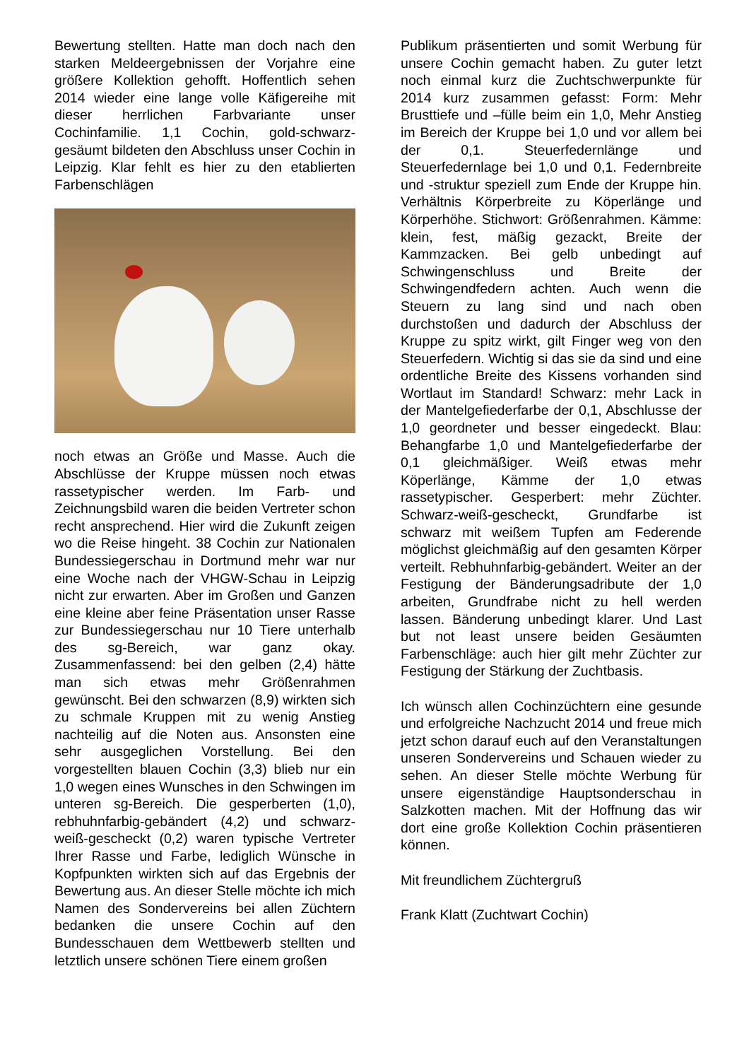Bewertung stellten. Hatte man doch nach den starken Meldeergebnissen der Vorjahre eine größere Kollektion gehofft. Hoffentlich sehen 2014 wieder eine lange volle Käfigereihe mit dieser herrlichen Farbvariante unser Cochinfamilie. 1,1 Cochin, gold-schwarz-gesäumt bildeten den Abschluss unser Cochin in Leipzig. Klar fehlt es hier zu den etablierten Farbenschlägen
noch etwas an Größe und Masse. Auch die Abschlüsse der Kruppe müssen noch etwas rassetypischer werden. Im Farb- und Zeichnungsbild waren die beiden Vertreter schon recht ansprechend. Hier wird die Zukunft zeigen wo die Reise hingeht. 38 Cochin zur Nationalen Bundessiegerschau in Dortmund mehr war nur eine Woche nach der VHGW-Schau in Leipzig nicht zur erwarten. Aber im Großen und Ganzen eine kleine aber feine Präsentation unser Rasse zur Bundessiegerschau nur 10 Tiere unterhalb des sg-Bereich, war ganz okay. Zusammenfassend: bei den gelben (2,4) hätte man sich etwas mehr Größenrahmen gewünscht. Bei den schwarzen (8,9) wirkten sich zu schmale Kruppen mit zu wenig Anstieg nachteilig auf die Noten aus. Ansonsten eine sehr ausgeglichen Vorstellung. Bei den vorgestellten blauen Cochin (3,3) blieb nur ein 1,0 wegen eines Wunsches in den Schwingen im unteren sg-Bereich. Die gesperberten (1,0), rebhuhnfarbig-gebändert (4,2) und schwarz-weiß-gescheckt (0,2) waren typische Vertreter Ihrer Rasse und Farbe, lediglich Wünsche in Kopfpunkten wirkten sich auf das Ergebnis der Bewertung aus. An dieser Stelle möchte ich mich Namen des Sondervereins bei allen Züchtern bedanken die unsere Cochin auf den Bundesschauen dem Wettbewerb stellten und letztlich unsere schönen Tiere einem großen
Publikum präsentierten und somit Werbung für unsere Cochin gemacht haben. Zu guter letzt noch einmal kurz die Zuchtschwerpunkte für 2014 kurz zusammen gefasst: Form: Mehr Brusttiefe und –fülle beim ein 1,0, Mehr Anstieg im Bereich der Kruppe bei 1,0 und vor allem bei der 0,1. Steuerfedernlänge und Steuerfedernlage bei 1,0 und 0,1. Federnbreite und -struktur speziell zum Ende der Kruppe hin. Verhältnis Körperbreite zu Köperlänge und Körperhöhe. Stichwort: Größenrahmen. Kämme: klein, fest, mäßig gezackt, Breite der Kammzacken. Bei gelb unbedingt auf Schwingenschluss und Breite der Schwingendfedern achten. Auch wenn die Steuern zu lang sind und nach oben durchstoßen und dadurch der Abschluss der Kruppe zu spitz wirkt, gilt Finger weg von den Steuerfedern. Wichtig si das sie da sind und eine ordentliche Breite des Kissens vorhanden sind Wortlaut im Standard! Schwarz: mehr Lack in der Mantelgefiederfarbe der 0,1, Abschlusse der 1,0 geordneter und besser eingedeckt. Blau: Behangfarbe 1,0 und Mantelgefiederfarbe der 0,1 gleichmäßiger. Weiß etwas mehr Köperlänge, Kämme der 1,0 etwas rassetypischer. Gesperbert: mehr Züchter. Schwarz-weiß-gescheckt, Grundfarbe ist schwarz mit weißem Tupfen am Federende möglichst gleichmäßig auf den gesamten Körper verteilt. Rebhuhnfarbig-gebändert. Weiter an der Festigung der Bänderungsadributе der 1,0 arbeiten, Grundfrabe nicht zu hell werden lassen. Bänderung unbedingt klarer. Und Last but not least unsere beiden Gesäumten Farbenschläge: auch hier gilt mehr Züchter zur Festigung der Stärkung der Zuchtbasis.
Ich wünsch allen Cochinzüchtern eine gesunde und erfolgreiche Nachzucht 2014 und freue mich jetzt schon darauf euch auf den Veranstaltungen unseren Sondervereins und Schauen wieder zu sehen. An dieser Stelle möchte Werbung für unsere eigenständige Hauptsonderschau in Salzkotten machen. Mit der Hoffnung das wir dort eine große Kollektion Cochin präsentieren können.
Mit freundlichem Züchtergruß
Frank Klatt (Zuchtwart Cochin)